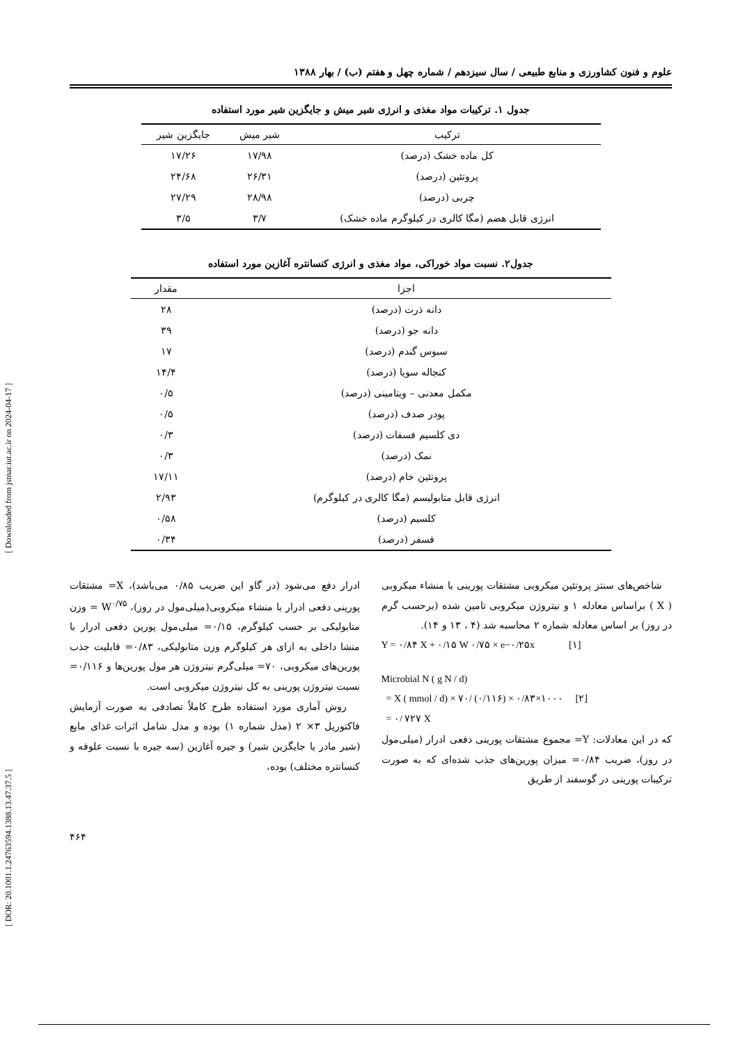[ DOR: 20.1001.1.24763594.1388.13.47.37.5 ] [ Downloaded from jstnar.iut.ac.ir on 2024-04-17 ]
علوم و فنون کشاورزی و منابع طبیعی / سال سیزدهم / شماره چهل و هفتم (ب) / بهار ۱۳۸۸
جدول ۱. ترکیبات مواد مغذی و انرژی شیر میش و جایگزین شیر مورد استفاده
| ترکیب | شیر میش | جایگزین شیر |
| --- | --- | --- |
| کل ماده خشک (درصد) | ۱۷/۹۸ | ۱۷/۲۶ |
| پروتئین (درصد) | ۲۶/۳۱ | ۲۴/۶۸ |
| چربی (درصد) | ۲۸/۹۸ | ۲۷/۲۹ |
| انرژی قابل هضم (مگا کالری در کیلوگرم ماده خشک) | ۳/۷ | ۳/۵ |
جدول۲. نسبت مواد خوراکی، مواد مغذی و انرژی کنسانتره آغازین مورد استفاده
| اجزا | مقدار |
| --- | --- |
| دانه ذرت (درصد) | ۲۸ |
| دانه جو (درصد) | ۳۹ |
| سبوس گندم (درصد) | ۱۷ |
| کنجاله سویا (درصد) | ۱۴/۴ |
| مکمل معدنی – ویتامینی (درصد) | ۰/۵ |
| پودر صدف (درصد) | ۰/۵ |
| دی کلسیم فسفات (درصد) | ۰/۳ |
| نمک (درصد) | ۰/۳ |
| پروتئین خام (درصد) | ۱۷/۱۱ |
| انرژی قابل متابولیسم (مگا کالری در کیلوگرم) | ۲/۹۳ |
| کلسیم (درصد) | ۰/۵۸ |
| فسفر (درصد) | ۰/۳۴ |
شاخص‌های سنتز پروتئین میکروبی مشتقات پورینی با منشاء میکروبی ( X ) براساس معادله ۱ و نیتروژن میکروبی تامین شده (برحسب گرم در روز) بر اساس معادله شماره ۲ محاسبه شد (۴ ، ۱۳ و ۱۴).
Y = ۰/۸۴ X + ۰/۱۵ W ۰/۷۵ × e−۰/۲۵x [۱]
Microbial N ( g N / d)
= X ( mmol / d) × ۷۰/ (۰/۱۱۶) × ۰/۸۳×۱۰۰۰ [۲]
= ۰/ ۷۲۷ X
که در این معادلات: Y= مجموع مشتقات پورینی دفعی ادرار (میلی‌مول در روز)، ضریب ۰/۸۴= میزان پورین‌های جذب شده‌ای که به صورت ترکیبات پورینی در گوسفند از طریق
ادرار دفع می‌شود (در گاو این ضریب ۰/۸۵ می‌باشد)، X= مشتقات پورینی دفعی ادرار با منشاء میکروبی(میلی‌مول در روز)، W<sup>۰/۷۵</sup> = وزن متابولیکی بر حسب کیلوگرم، ۰/۱۵= میلی‌مول پورین دفعی ادرار با منشا داخلی به ازای هر کیلوگرم وزن متابولیکی، ۰/۸۳= قابلیت جذب پورین‌های میکروبی، ۷۰= میلی‌گرم نیتروژن هر مول پورین‌ها و ۰/۱۱۶= نسبت نیتروژن پورینی به کل نیتروژن میکروبی است.
روش آماری مورد استفاده طرح کاملاً تصادفی به صورت آزمایش فاکتوریل ۳× ۲ (مدل شماره ۱) بوده و مدل شامل اثرات غذای مایع (شیر مادر یا جایگزین شیر) و جیره آغازین (سه جیره با نسبت علوفه و کنسانتره مختلف) بوده،
۴۶۴